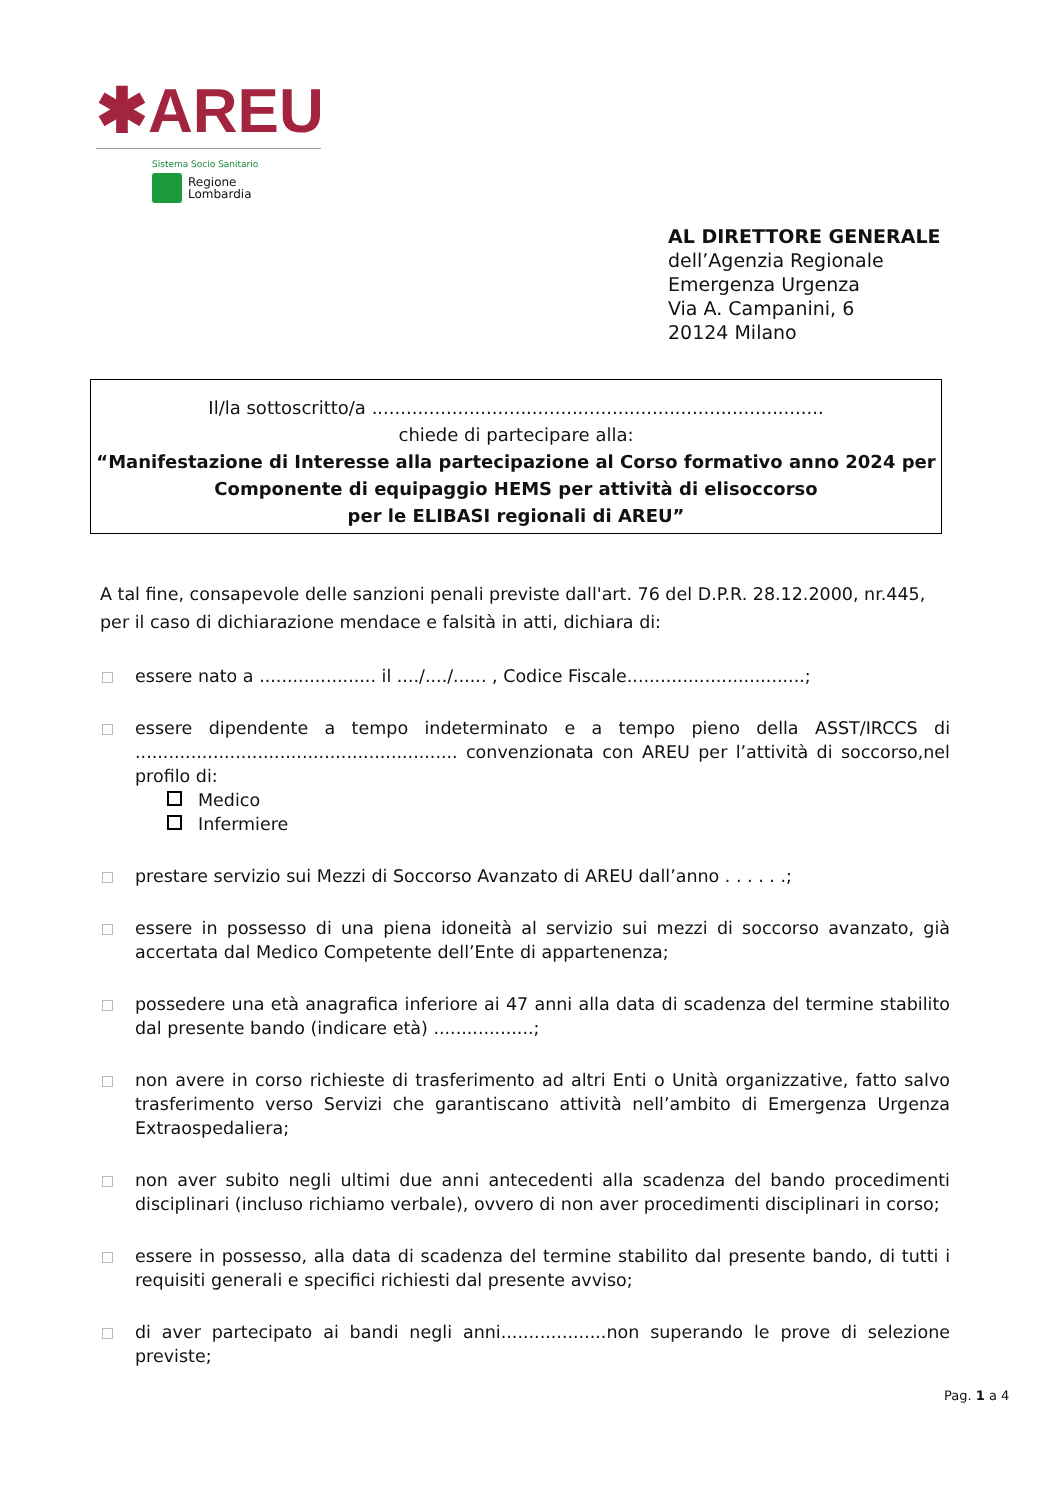✱AREU
Sistema Socio Sanitario
Regione
Lombardia
AL DIRETTORE GENERALE
dell’Agenzia Regionale
Emergenza Urgenza
Via A. Campanini, 6
20124 Milano
Il/la sottoscritto/a ...............................................................................
chiede di partecipare alla:
“Manifestazione di Interesse alla partecipazione al Corso formativo anno 2024 per
Componente di equipaggio HEMS per attività di elisoccorso
per le ELIBASI regionali di AREU”
A tal fine, consapevole delle sanzioni penali previste dall'art. 76 del D.P.R. 28.12.2000, nr.445, per il caso di dichiarazione mendace e falsità in atti, dichiara di:
essere nato a ..................... il ..../..../...... , Codice Fiscale................................;
essere dipendente a tempo indeterminato e a tempo pieno della ASST/IRCCS di .......................................................... convenzionata con AREU per l’attività di soccorso,nel profilo di:
Medico
Infermiere
prestare servizio sui Mezzi di Soccorso Avanzato di AREU dall’anno . . . . . .;
essere in possesso di una piena idoneità al servizio sui mezzi di soccorso avanzato, già accertata dal Medico Competente dell’Ente di appartenenza;
possedere una età anagrafica inferiore ai 47 anni alla data di scadenza del termine stabilito dal presente bando (indicare età) ..................;
non avere in corso richieste di trasferimento ad altri Enti o Unità organizzative, fatto salvo trasferimento verso Servizi che garantiscano attività nell’ambito di Emergenza Urgenza Extraospedaliera;
non aver subito negli ultimi due anni antecedenti alla scadenza del bando procedimenti disciplinari (incluso richiamo verbale), ovvero di non aver procedimenti disciplinari in corso;
essere in possesso, alla data di scadenza del termine stabilito dal presente bando, di tutti i requisiti generali e specifici richiesti dal presente avviso;
di aver partecipato ai bandi negli anni...................non superando le prove di selezione previste;
Pag. 1 a 4